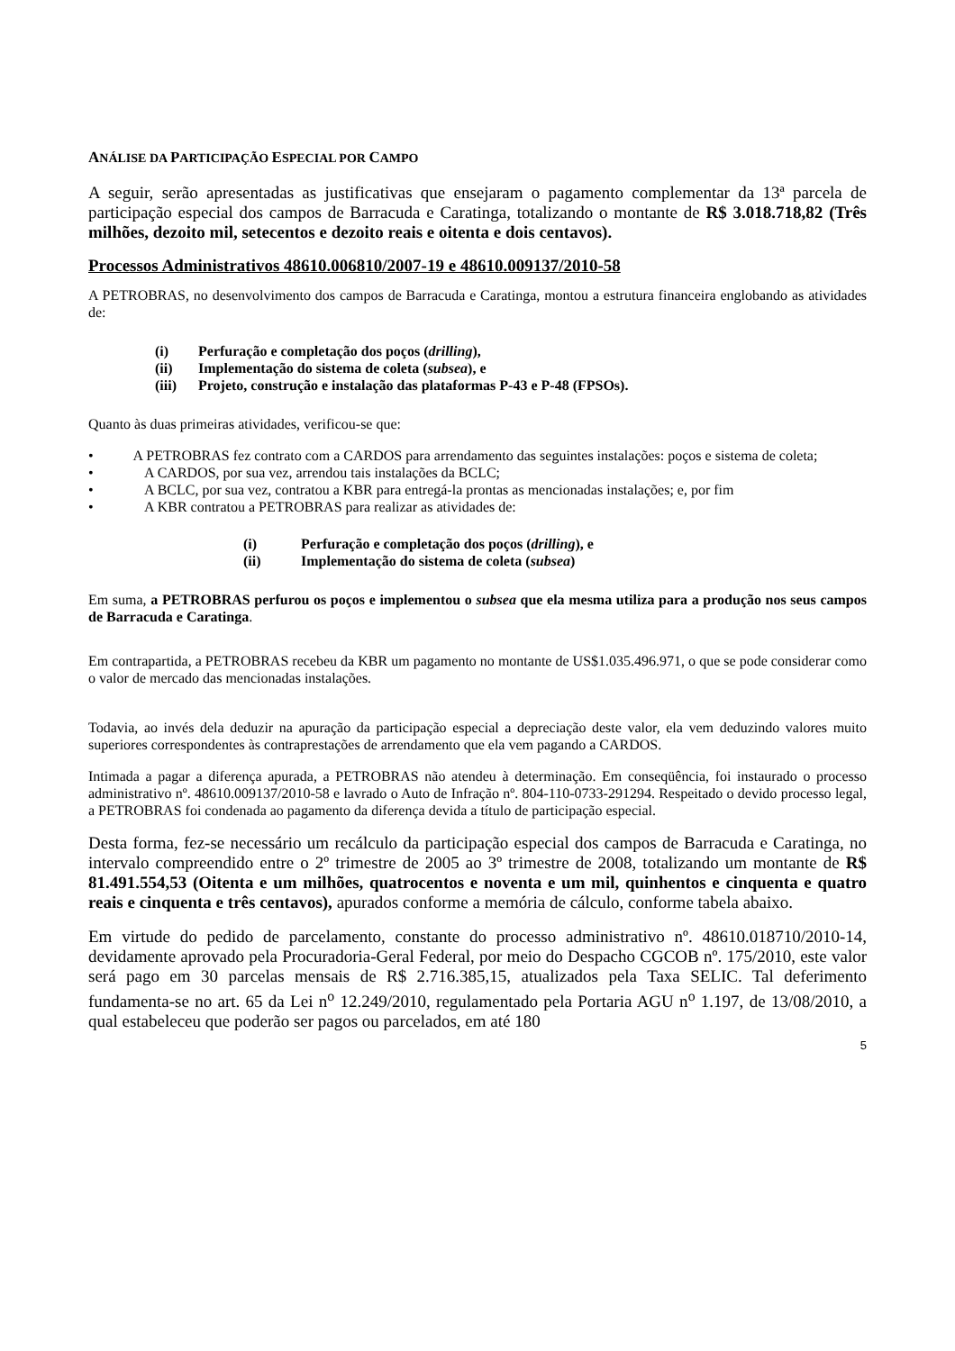ANÁLISE DA PARTICIPAÇÃO ESPECIAL POR CAMPO
A seguir, serão apresentadas as justificativas que ensejaram o pagamento complementar da 13ª parcela de participação especial dos campos de Barracuda e Caratinga, totalizando o montante de R$ 3.018.718,82 (Três milhões, dezoito mil, setecentos e dezoito reais e oitenta e dois centavos).
Processos Administrativos 48610.006810/2007-19 e 48610.009137/2010-58
A PETROBRAS, no desenvolvimento dos campos de Barracuda e Caratinga, montou a estrutura financeira englobando as atividades de:
(i) Perfuração e completação dos poços (drilling),
(ii) Implementação do sistema de coleta (subsea), e
(iii) Projeto, construção e instalação das plataformas P-43 e P-48 (FPSOs).
Quanto às duas primeiras atividades, verificou-se que:
• A PETROBRAS fez contrato com a CARDOS para arrendamento das seguintes instalações: poços e sistema de coleta;
• A CARDOS, por sua vez, arrendou tais instalações da BCLC;
• A BCLC, por sua vez, contratou a KBR para entregá-la prontas as mencionadas instalações; e, por fim
• A KBR contratou a PETROBRAS para realizar as atividades de:
(i) Perfuração e completação dos poços (drilling), e
(ii) Implementação do sistema de coleta (subsea)
Em suma, a PETROBRAS perfurou os poços e implementou o subsea que ela mesma utiliza para a produção nos seus campos de Barracuda e Caratinga.
Em contrapartida, a PETROBRAS recebeu da KBR um pagamento no montante de US$1.035.496.971, o que se pode considerar como o valor de mercado das mencionadas instalações.
Todavia, ao invés dela deduzir na apuração da participação especial a depreciação deste valor, ela vem deduzindo valores muito superiores correspondentes às contraprestações de arrendamento que ela vem pagando a CARDOS.
Intimada a pagar a diferença apurada, a PETROBRAS não atendeu à determinação. Em conseqüência, foi instaurado o processo administrativo nº. 48610.009137/2010-58 e lavrado o Auto de Infração nº. 804-110-0733-291294. Respeitado o devido processo legal, a PETROBRAS foi condenada ao pagamento da diferença devida a título de participação especial.
Desta forma, fez-se necessário um recálculo da participação especial dos campos de Barracuda e Caratinga, no intervalo compreendido entre o 2º trimestre de 2005 ao 3º trimestre de 2008, totalizando um montante de R$ 81.491.554,53 (Oitenta e um milhões, quatrocentos e noventa e um mil, quinhentos e cinquenta e quatro reais e cinquenta e três centavos), apurados conforme a memória de cálculo, conforme tabela abaixo.
Em virtude do pedido de parcelamento, constante do processo administrativo nº. 48610.018710/2010-14, devidamente aprovado pela Procuradoria-Geral Federal, por meio do Despacho CGCOB nº. 175/2010, este valor será pago em 30 parcelas mensais de R$ 2.716.385,15, atualizados pela Taxa SELIC. Tal deferimento fundamenta-se no art. 65 da Lei n<sup>o</sup> 12.249/2010, regulamentado pela Portaria AGU n<sup>o</sup> 1.197, de 13/08/2010, a qual estabeleceu que poderão ser pagos ou parcelados, em até 180
5